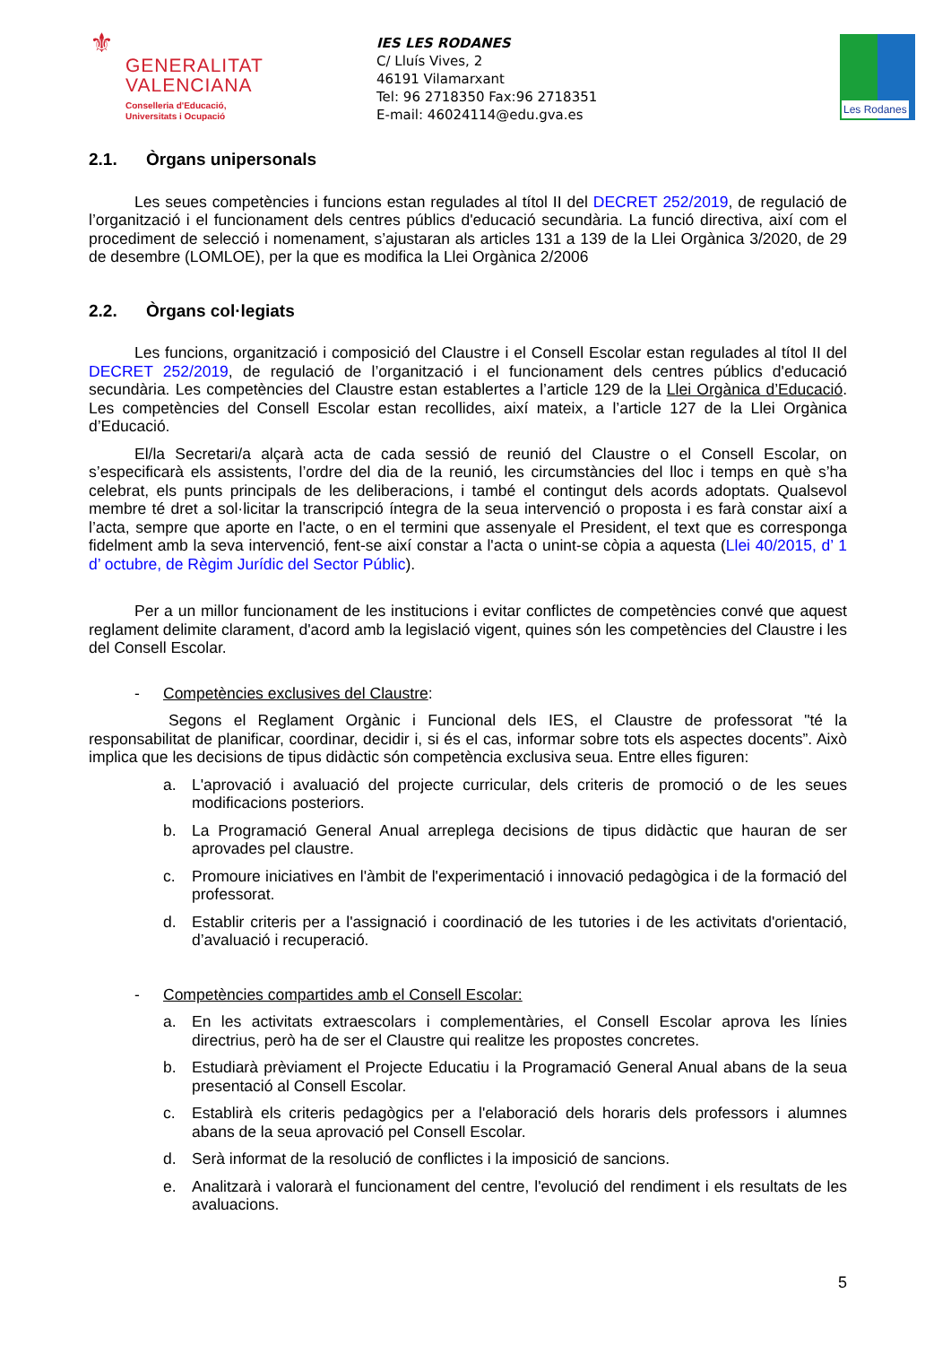⚜
GENERALITAT
VALENCIANA
Conselleria d'Educació,
Universitats i Ocupació
IES LES RODANES
C/ Lluís Vives, 2
46191 Vilamarxant
Tel: 96 2718350 Fax:96 2718351
E-mail: 46024114@edu.gva.es
Les Rodanes
2.1. Òrgans unipersonals
Les seues competències i funcions estan regulades al títol II del DECRET 252/2019, de regulació de l’organització i el funcionament dels centres públics d'educació secundària. La funció directiva, així com el procediment de selecció i nomenament, s’ajustaran als articles 131 a 139 de la Llei Orgànica 3/2020, de 29 de desembre (LOMLOE), per la que es modifica la Llei Orgànica 2/2006
2.2. Òrgans col·legiats
Les funcions, organització i composició del Claustre i el Consell Escolar estan regulades al títol II del DECRET 252/2019, de regulació de l’organització i el funcionament dels centres públics d'educació secundària. Les competències del Claustre estan establertes a l’article 129 de la Llei Orgànica d’Educació. Les competències del Consell Escolar estan recollides, així mateix, a l’article 127 de la Llei Orgànica d’Educació.
El/la Secretari/a alçarà acta de cada sessió de reunió del Claustre o el Consell Escolar, on s’especificarà els assistents, l’ordre del dia de la reunió, les circumstàncies del lloc i temps en què s’ha celebrat, els punts principals de les deliberacions, i també el contingut dels acords adoptats. Qualsevol membre té dret a sol·licitar la transcripció íntegra de la seua intervenció o proposta i es farà constar així a l’acta, sempre que aporte en l'acte, o en el termini que assenyale el President, el text que es corresponga fidelment amb la seva intervenció, fent-se així constar a l'acta o unint-se còpia a aquesta (Llei 40/2015, d’ 1 d’ octubre, de Règim Jurídic del Sector Públic).
Per a un millor funcionament de les institucions i evitar conflictes de competències convé que aquest reglament delimite clarament, d'acord amb la legislació vigent, quines són les competències del Claustre i les del Consell Escolar.
- Competències exclusives del Claustre:
Segons el Reglament Orgànic i Funcional dels IES, el Claustre de professorat "té la responsabilitat de planificar, coordinar, decidir i, si és el cas, informar sobre tots els aspectes docents”. Això implica que les decisions de tipus didàctic són competència exclusiva seua. Entre elles figuren:
a. L'aprovació i avaluació del projecte curricular, dels criteris de promoció o de les seues modificacions posteriors.
b. La Programació General Anual arreplega decisions de tipus didàctic que hauran de ser aprovades pel claustre.
c. Promoure iniciatives en l'àmbit de l'experimentació i innovació pedagògica i de la formació del professorat.
d. Establir criteris per a l'assignació i coordinació de les tutories i de les activitats d'orientació, d’avaluació i recuperació.
- Competències compartides amb el Consell Escolar:
a. En les activitats extraescolars i complementàries, el Consell Escolar aprova les línies directrius, però ha de ser el Claustre qui realitze les propostes concretes.
b. Estudiarà prèviament el Projecte Educatiu i la Programació General Anual abans de la seua presentació al Consell Escolar.
c. Establirà els criteris pedagògics per a l'elaboració dels horaris dels professors i alumnes abans de la seua aprovació pel Consell Escolar.
d. Serà informat de la resolució de conflictes i la imposició de sancions.
e. Analitzarà i valorarà el funcionament del centre, l'evolució del rendiment i els resultats de les avaluacions.
5